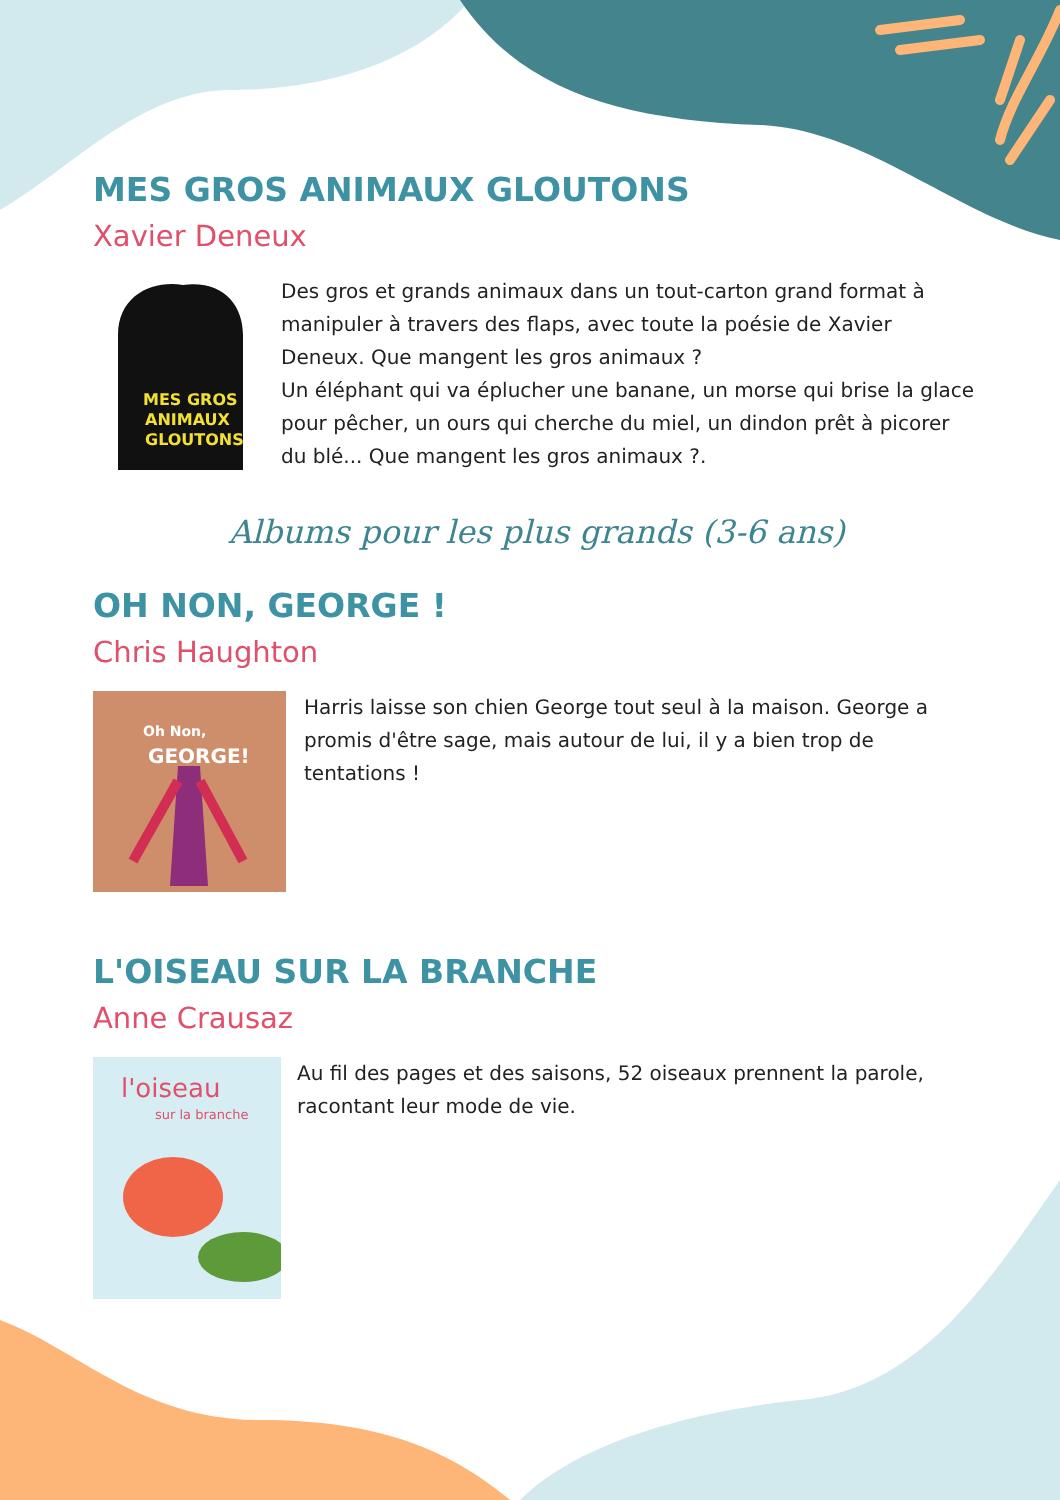MES GROS ANIMAUX GLOUTONS
Xavier Deneux
MES GROS
ANIMAUX
GLOUTONS
Des gros et grands animaux dans un tout-carton grand format à manipuler à travers des flaps, avec toute la poésie de Xavier Deneux. Que mangent les gros animaux ?
Un éléphant qui va éplucher une banane, un morse qui brise la glace pour pêcher, un ours qui cherche du miel, un dindon prêt à picorer du blé... Que mangent les gros animaux ?.
Albums pour les plus grands (3-6 ans)
OH NON, GEORGE !
Chris Haughton
Oh Non,
GEORGE!
Harris laisse son chien George tout seul à la maison. George a promis d'être sage, mais autour de lui, il y a bien trop de tentations !
L'OISEAU SUR LA BRANCHE
Anne Crausaz
l'oiseau
sur la branche
Au fil des pages et des saisons, 52 oiseaux prennent la parole, racontant leur mode de vie.